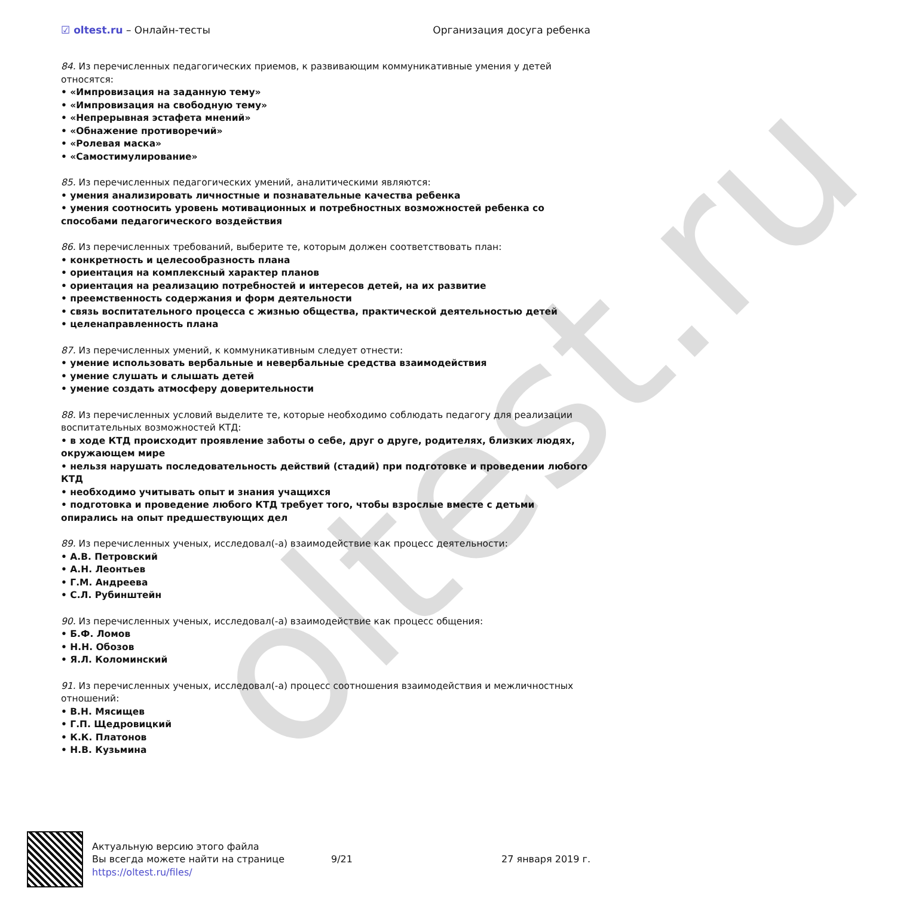oltest.ru
☑ oltest.ru – Онлайн-тесты Организация досуга ребенка
84. Из перечисленных педагогических приемов, к развивающим коммуникативные умения у детей относятся:
• «Импровизация на заданную тему»
• «Импровизация на свободную тему»
• «Непрерывная эстафета мнений»
• «Обнажение противоречий»
• «Ролевая маска»
• «Самостимулирование»
85. Из перечисленных педагогических умений, аналитическими являются:
• умения анализировать личностные и познавательные качества ребенка
• умения соотносить уровень мотивационных и потребностных возможностей ребенка со способами педагогического воздействия
86. Из перечисленных требований, выберите те, которым должен соответствовать план:
• конкретность и целесообразность плана
• ориентация на комплексный характер планов
• ориентация на реализацию потребностей и интересов детей, на их развитие
• преемственность содержания и форм деятельности
• связь воспитательного процесса с жизнью общества, практической деятельностью детей
• целенаправленность плана
87. Из перечисленных умений, к коммуникативным следует отнести:
• умение использовать вербальные и невербальные средства взаимодействия
• умение слушать и слышать детей
• умение создать атмосферу доверительности
88. Из перечисленных условий выделите те, которые необходимо соблюдать педагогу для реализации воспитательных возможностей КТД:
• в ходе КТД происходит проявление заботы о себе, друг о друге, родителях, близких людях, окружающем мире
• нельзя нарушать последовательность действий (стадий) при подготовке и проведении любого КТД
• необходимо учитывать опыт и знания учащихся
• подготовка и проведение любого КТД требует того, чтобы взрослые вместе с детьми опирались на опыт предшествующих дел
89. Из перечисленных ученых, исследовал(-а) взаимодействие как процесс деятельности:
• А.В. Петровский
• А.Н. Леонтьев
• Г.М. Андреева
• С.Л. Рубинштейн
90. Из перечисленных ученых, исследовал(-а) взаимодействие как процесс общения:
• Б.Ф. Ломов
• Н.Н. Обозов
• Я.Л. Коломинский
91. Из перечисленных ученых, исследовал(-а) процесс соотношения взаимодействия и межличностных отношений:
• В.Н. Мясищев
• Г.П. Щедровицкий
• К.К. Платонов
• Н.В. Кузьмина
Актуальную версию этого файла
Вы всегда можете найти на странице
https://oltest.ru/files/
9/21 27 января 2019 г.